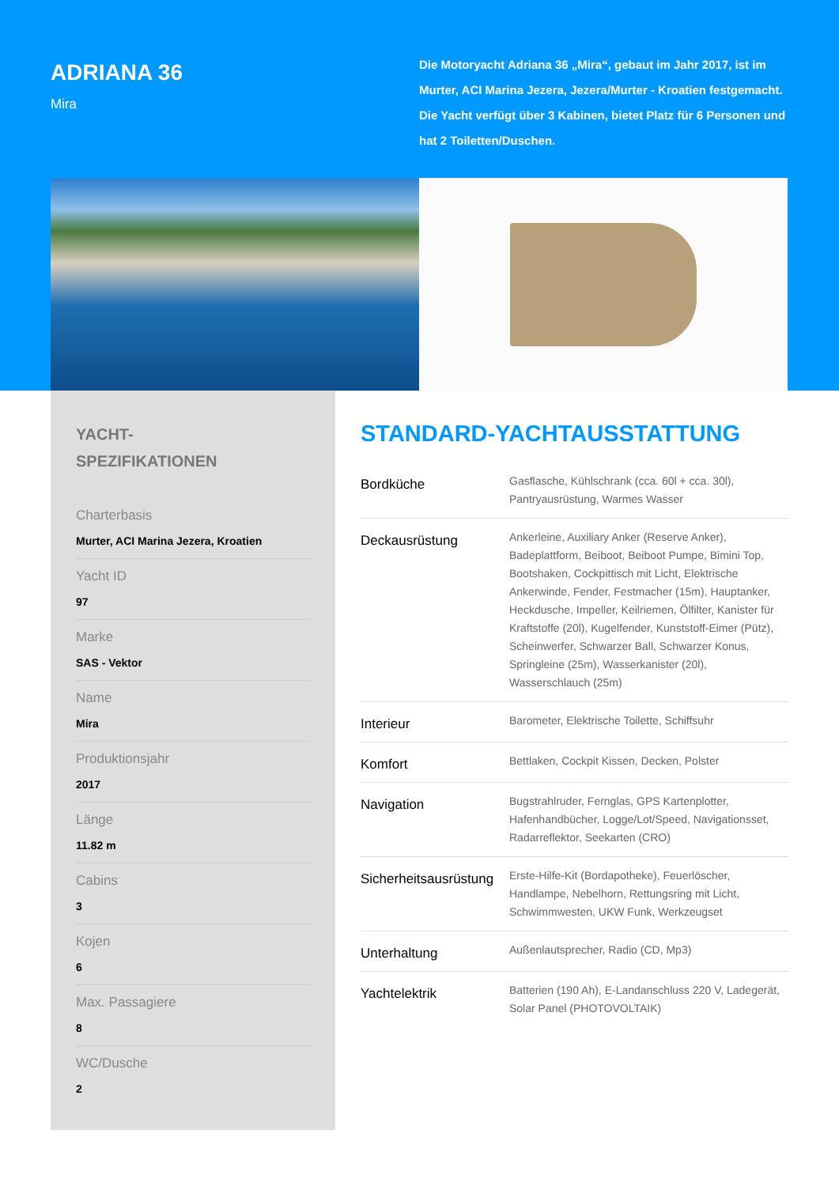ADRIANA 36
Mira
Die Motoryacht Adriana 36 „Mira“, gebaut im Jahr 2017, ist im Murter, ACI Marina Jezera, Jezera/Murter - Kroatien festgemacht. Die Yacht verfügt über 3 Kabinen, bietet Platz für 6 Personen und hat 2 Toiletten/Duschen.
YACHT-
SPEZIFIKATIONEN
Charterbasis
Murter, ACI Marina Jezera, Kroatien
Yacht ID
97
Marke
SAS - Vektor
Name
Mira
Produktionsjahr
2017
Länge
11.82 m
Cabins
3
Kojen
6
Max. Passagiere
8
WC/Dusche
2
STANDARD-YACHTAUSSTATTUNG
| Bordküche | Gasflasche, Kühlschrank (cca. 60l + cca. 30l), Pantryausrüstung, Warmes Wasser |
| Deckausrüstung | Ankerleine, Auxiliary Anker (Reserve Anker), Badeplattform, Beiboot, Beiboot Pumpe, Bimini Top, Bootshaken, Cockpittisch mit Licht, Elektrische Ankerwinde, Fender, Festmacher (15m), Hauptanker, Heckdusche, Impeller, Keilriemen, Ölfilter, Kanister für Kraftstoffe (20l), Kugelfender, Kunststoff-Eimer (Pütz), Scheinwerfer, Schwarzer Ball, Schwarzer Konus, Springleine (25m), Wasserkanister (20l), Wasserschlauch (25m) |
| Interieur | Barometer, Elektrische Toilette, Schiffsuhr |
| Komfort | Bettlaken, Cockpit Kissen, Decken, Polster |
| Navigation | Bugstrahlruder, Fernglas, GPS Kartenplotter, Hafenhandbücher, Logge/Lot/Speed, Navigationsset, Radarreflektor, Seekarten (CRO) |
| Sicherheitsausrüstung | Erste-Hilfe-Kit (Bordapotheke), Feuerlöscher, Handlampe, Nebelhorn, Rettungsring mit Licht, Schwimmwesten, UKW Funk, Werkzeugset |
| Unterhaltung | Außenlautsprecher, Radio (CD, Mp3) |
| Yachtelektrik | Batterien (190 Ah), E-Landanschluss 220 V, Ladegerät, Solar Panel (PHOTOVOLTAIK) |